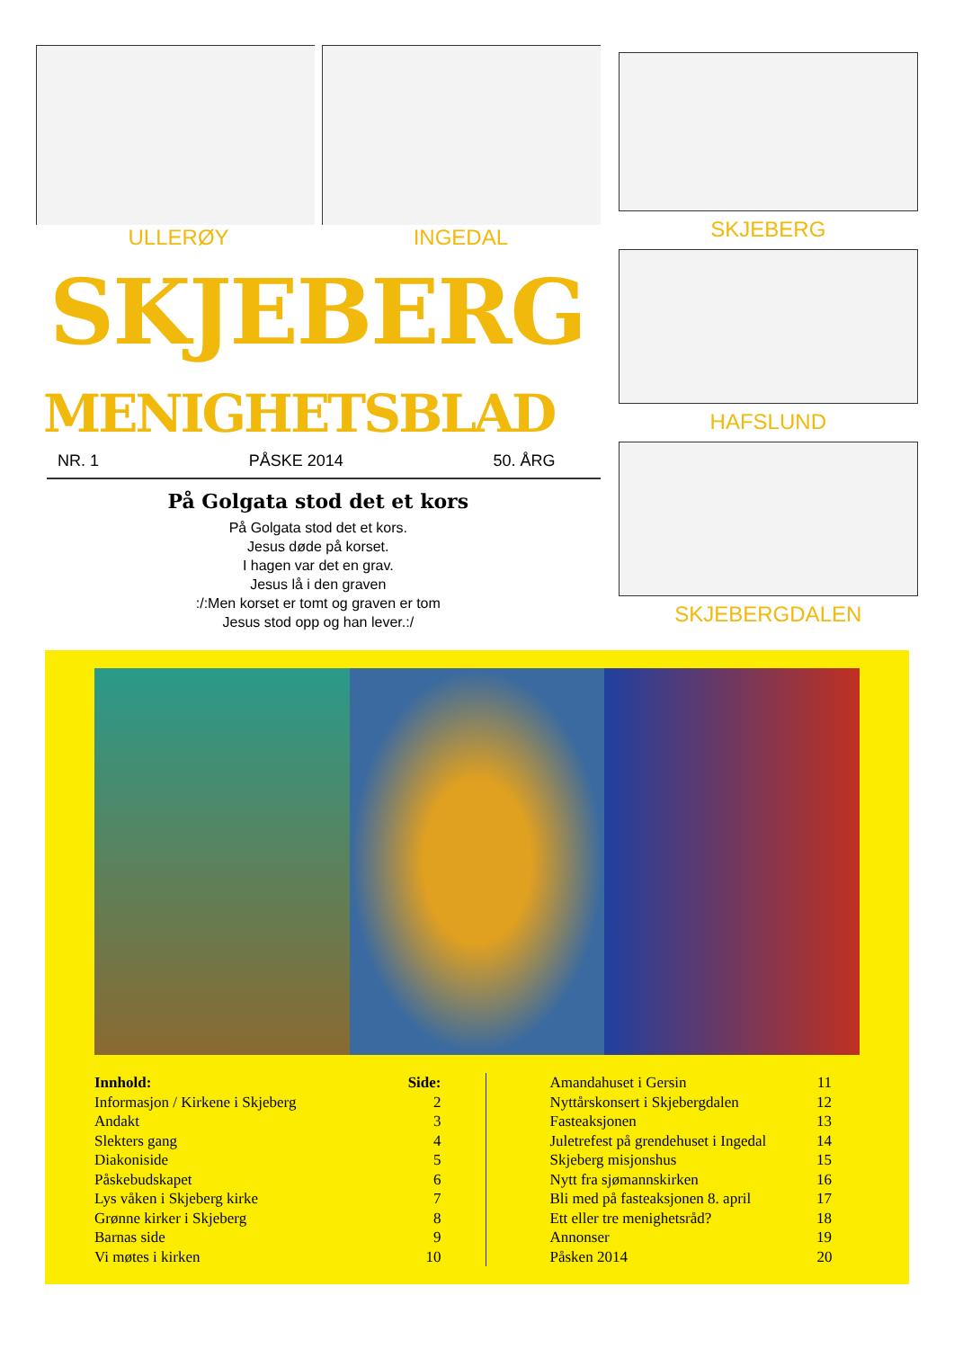ULLERØY INGEDAL
SKJEBERG
MENIGHETSBLAD
NR. 1 PÅSKE 2014 50. ÅRG
På Golgata stod det et kors
På Golgata stod det et kors.
Jesus døde på korset.
I hagen var det en grav.
Jesus lå i den graven
:/:Men korset er tomt og graven er tom
Jesus stod opp og han lever.:/
SKJEBERG
HAFSLUND
SKJEBERGDALEN
| Innhold: | Side: |
| --- | --- |
| Informasjon / Kirkene i Skjeberg | 2 |
| Andakt | 3 |
| Slekters gang | 4 |
| Diakoniside | 5 |
| Påskebudskapet | 6 |
| Lys våken i Skjeberg kirke | 7 |
| Grønne kirker i Skjeberg | 8 |
| Barnas side | 9 |
| Vi møtes i kirken | 10 |
| Amandahuset i Gersin | 11 |
| Nyttårskonsert i Skjebergdalen | 12 |
| Fasteaksjonen | 13 |
| Juletrefest på grendehuset i Ingedal | 14 |
| Skjeberg misjonshus | 15 |
| Nytt fra sjømannskirken | 16 |
| Bli med på fasteaksjonen 8. april | 17 |
| Ett eller tre menighetsråd? | 18 |
| Annonser | 19 |
| Påsken 2014 | 20 |